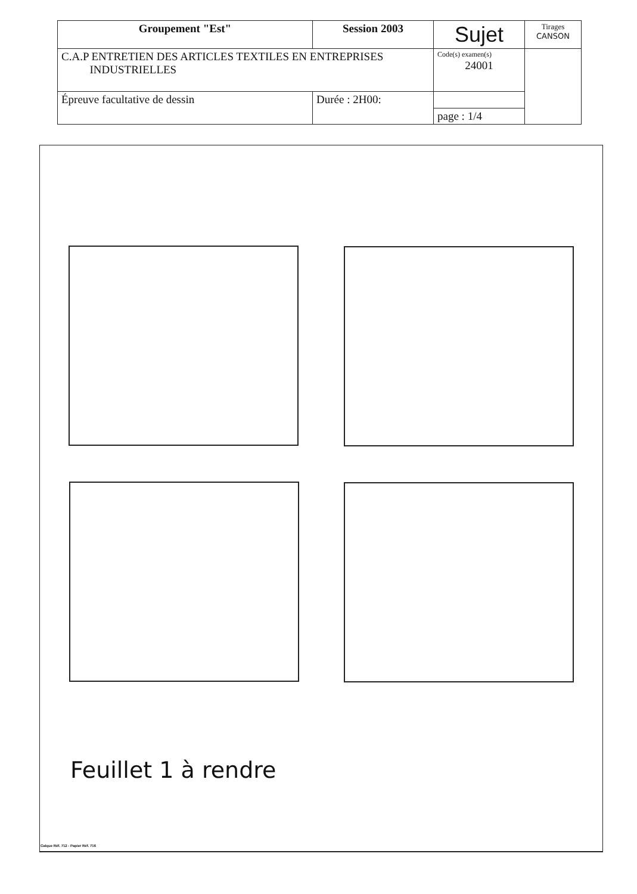| Groupement "Est" | Session 2003 | Sujet | Tirages CANSON |
| C.A.P ENTRETIEN DES ARTICLES TEXTILES EN ENTREPRISES INDUSTRIELLES | | Code(s) examen(s) 24001 | |
| Épreuve facultative de dessin | Durée : 2H00: | | |
| | | page : 1/4 | |
Feuillet 1 à rendre
Calque Réf. 712 - Papier Réf. 716